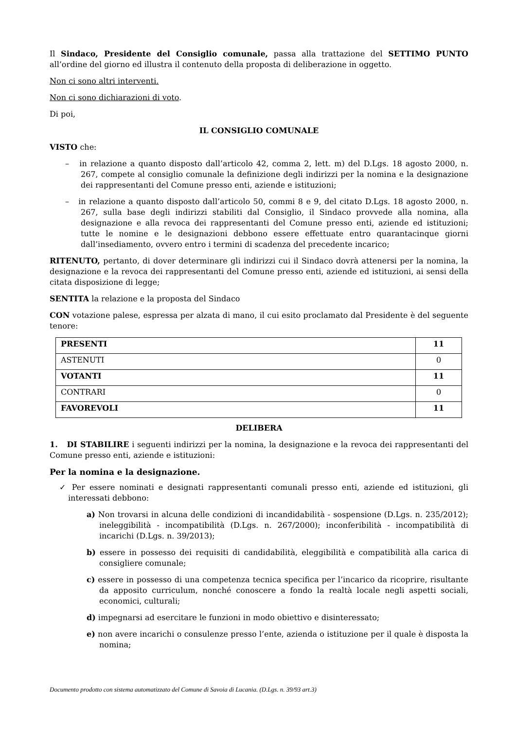Il Sindaco, Presidente del Consiglio comunale, passa alla trattazione del SETTIMO PUNTO all’ordine del giorno ed illustra il contenuto della proposta di deliberazione in oggetto.
Non ci sono altri interventi.
Non ci sono dichiarazioni di voto.
Di poi,
IL CONSIGLIO COMUNALE
VISTO che:
– in relazione a quanto disposto dall’articolo 42, comma 2, lett. m) del D.Lgs. 18 agosto 2000, n. 267, compete al consiglio comunale la definizione degli indirizzi per la nomina e la designazione dei rappresentanti del Comune presso enti, aziende e istituzioni;
– in relazione a quanto disposto dall’articolo 50, commi 8 e 9, del citato D.Lgs. 18 agosto 2000, n. 267, sulla base degli indirizzi stabiliti dal Consiglio, il Sindaco provvede alla nomina, alla designazione e alla revoca dei rappresentanti del Comune presso enti, aziende ed istituzioni; tutte le nomine e le designazioni debbono essere effettuate entro quarantacinque giorni dall’insediamento, ovvero entro i termini di scadenza del precedente incarico;
RITENUTO, pertanto, di dover determinare gli indirizzi cui il Sindaco dovrà attenersi per la nomina, la designazione e la revoca dei rappresentanti del Comune presso enti, aziende ed istituzioni, ai sensi della citata disposizione di legge;
SENTITA la relazione e la proposta del Sindaco
CON votazione palese, espressa per alzata di mano, il cui esito proclamato dal Presidente è del seguente tenore:
| PRESENTI | 11 |
| ASTENUTI | 0 |
| VOTANTI | 11 |
| CONTRARI | 0 |
| FAVOREVOLI | 11 |
DELIBERA
1. DI STABILIRE i seguenti indirizzi per la nomina, la designazione e la revoca dei rappresentanti del Comune presso enti, aziende e istituzioni:
Per la nomina e la designazione.
✓ Per essere nominati e designati rappresentanti comunali presso enti, aziende ed istituzioni, gli interessati debbono:
a) Non trovarsi in alcuna delle condizioni di incandidabilità - sospensione (D.Lgs. n. 235/2012); ineleggibilità - incompatibilità (D.Lgs. n. 267/2000); inconferibilità - incompatibilità di incarichi (D.Lgs. n. 39/2013);
b) essere in possesso dei requisiti di candidabilità, eleggibilità e compatibilità alla carica di consigliere comunale;
c) essere in possesso di una competenza tecnica specifica per l’incarico da ricoprire, risultante da apposito curriculum, nonché conoscere a fondo la realtà locale negli aspetti sociali, economici, culturali;
d) impegnarsi ad esercitare le funzioni in modo obiettivo e disinteressato;
e) non avere incarichi o consulenze presso l’ente, azienda o istituzione per il quale è disposta la nomina;
Documento prodotto con sistema automatizzato del Comune di Savoia di Lucania. (D.Lgs. n. 39/93 art.3)